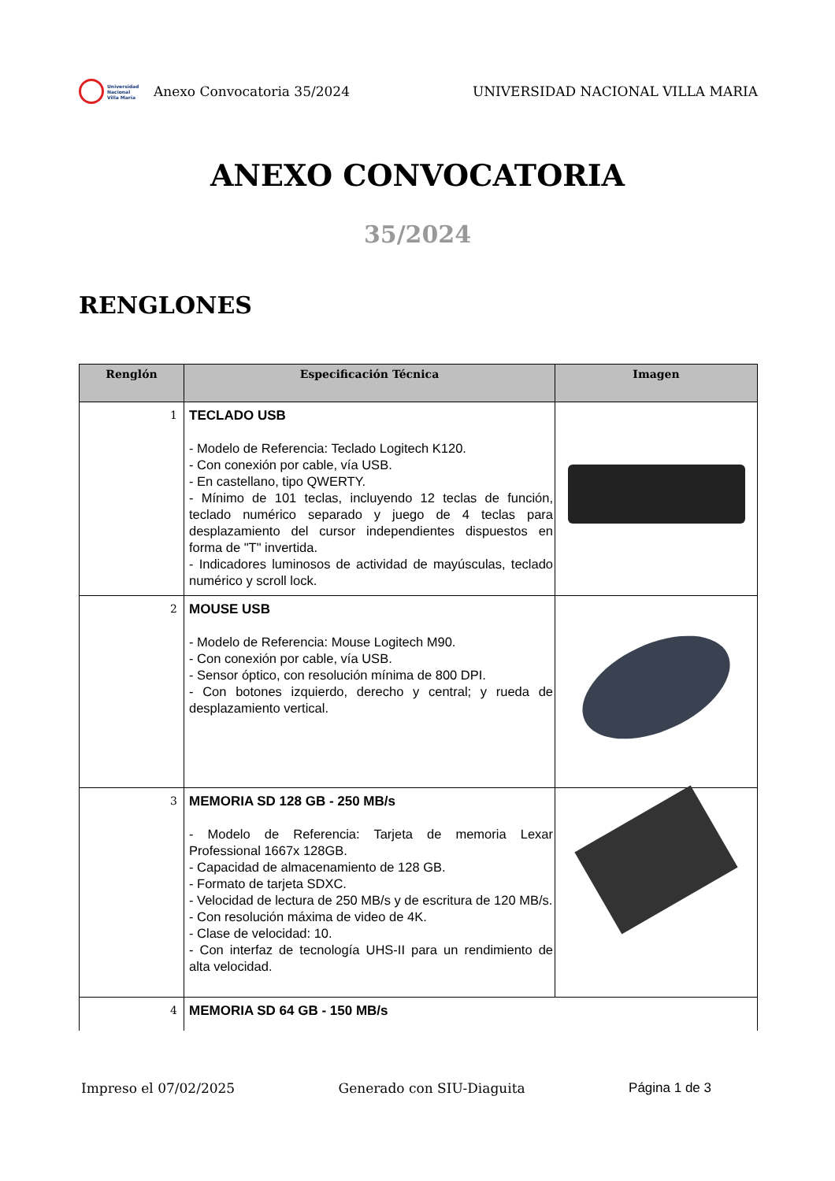Universidad
Nacional
Villa María
Anexo Convocatoria 35/2024 UNIVERSIDAD NACIONAL VILLA MARIA
ANEXO CONVOCATORIA
35/2024
RENGLONES
| Renglón | Especificación Técnica | Imagen |
| --- | --- | --- |
| 1 | TECLADO USB - Modelo de Referencia: Teclado Logitech K120. - Con conexión por cable, vía USB. - En castellano, tipo QWERTY. - Mínimo de 101 teclas, incluyendo 12 teclas de función, teclado numérico separado y juego de 4 teclas para desplazamiento del cursor independientes dispuestos en forma de "T" invertida. - Indicadores luminosos de actividad de mayúsculas, teclado numérico y scroll lock. | |
| 2 | MOUSE USB - Modelo de Referencia: Mouse Logitech M90. - Con conexión por cable, vía USB. - Sensor óptico, con resolución mínima de 800 DPI. - Con botones izquierdo, derecho y central; y rueda de desplazamiento vertical. | |
| 3 | MEMORIA SD 128 GB - 250 MB/s - Modelo de Referencia: Tarjeta de memoria Lexar Professional 1667x 128GB. - Capacidad de almacenamiento de 128 GB. - Formato de tarjeta SDXC. - Velocidad de lectura de 250 MB/s y de escritura de 120 MB/s. - Con resolución máxima de video de 4K. - Clase de velocidad: 10. - Con interfaz de tecnología UHS-II para un rendimiento de alta velocidad. | |
| 4 | MEMORIA SD 64 GB - 150 MB/s | |
Impreso el 07/02/2025 Generado con SIU-Diaguita Página 1 de 3